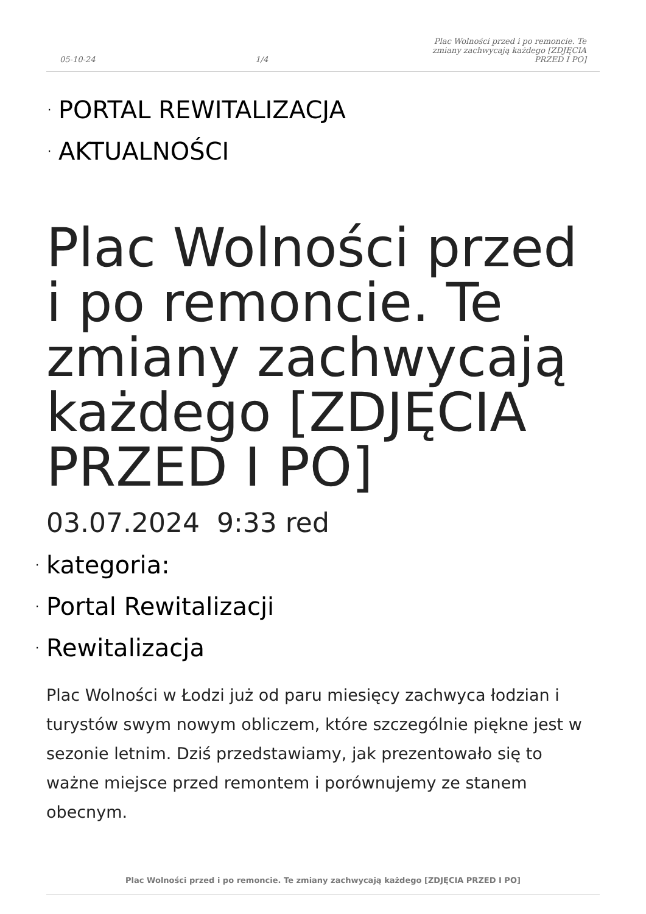05-10-24 1/4 Plac Wolności przed i po remoncie. Te zmiany zachwycają każdego [ZDJĘCIA PRZED I PO]
· PORTAL REWITALIZACJA
· AKTUALNOŚCI
Plac Wolności przed i po remoncie. Te zmiany zachwycają każdego [ZDJĘCIA PRZED I PO]
03.07.2024 9:33 red
· kategoria:
· Portal Rewitalizacji
· Rewitalizacja
Plac Wolności w Łodzi już od paru miesięcy zachwyca łodzian i turystów swym nowym obliczem, które szczególnie piękne jest w sezonie letnim. Dziś przedstawiamy, jak prezentowało się to ważne miejsce przed remontem i porównujemy ze stanem obecnym.
Plac Wolności przed i po remoncie. Te zmiany zachwycają każdego [ZDJĘCIA PRZED I PO]